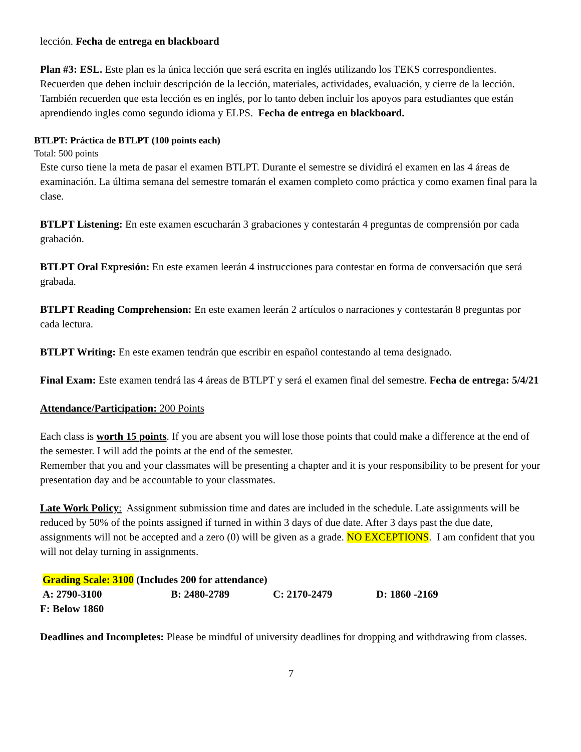lección. Fecha de entrega en blackboard
Plan #3: ESL. Este plan es la única lección que será escrita en inglés utilizando los TEKS correspondientes. Recuerden que deben incluir descripción de la lección, materiales, actividades, evaluación, y cierre de la lección. También recuerden que esta lección es en inglés, por lo tanto deben incluir los apoyos para estudiantes que están aprendiendo ingles como segundo idioma y ELPS. Fecha de entrega en blackboard.
BTLPT: Práctica de BTLPT (100 points each)
Total: 500 points
Este curso tiene la meta de pasar el examen BTLPT. Durante el semestre se dividirá el examen en las 4 áreas de examinación. La última semana del semestre tomarán el examen completo como práctica y como examen final para la clase.
BTLPT Listening: En este examen escucharán 3 grabaciones y contestarán 4 preguntas de comprensión por cada grabación.
BTLPT Oral Expresión: En este examen leerán 4 instrucciones para contestar en forma de conversación que será grabada.
BTLPT Reading Comprehension: En este examen leerán 2 artículos o narraciones y contestarán 8 preguntas por cada lectura.
BTLPT Writing: En este examen tendrán que escribir en español contestando al tema designado.
Final Exam: Este examen tendrá las 4 áreas de BTLPT y será el examen final del semestre. Fecha de entrega: 5/4/21
Attendance/Participation: 200 Points
Each class is worth 15 points. If you are absent you will lose those points that could make a difference at the end of the semester. I will add the points at the end of the semester.
Remember that you and your classmates will be presenting a chapter and it is your responsibility to be present for your presentation day and be accountable to your classmates.
Late Work Policy: Assignment submission time and dates are included in the schedule. Late assignments will be reduced by 50% of the points assigned if turned in within 3 days of due date. After 3 days past the due date, assignments will not be accepted and a zero (0) will be given as a grade. NO EXCEPTIONS. I am confident that you will not delay turning in assignments.
Grading Scale: 3100 (Includes 200 for attendance)
A: 2790-3100 B: 2480-2789 C: 2170-2479 D: 1860 -2169
F: Below 1860
Deadlines and Incompletes: Please be mindful of university deadlines for dropping and withdrawing from classes.
7